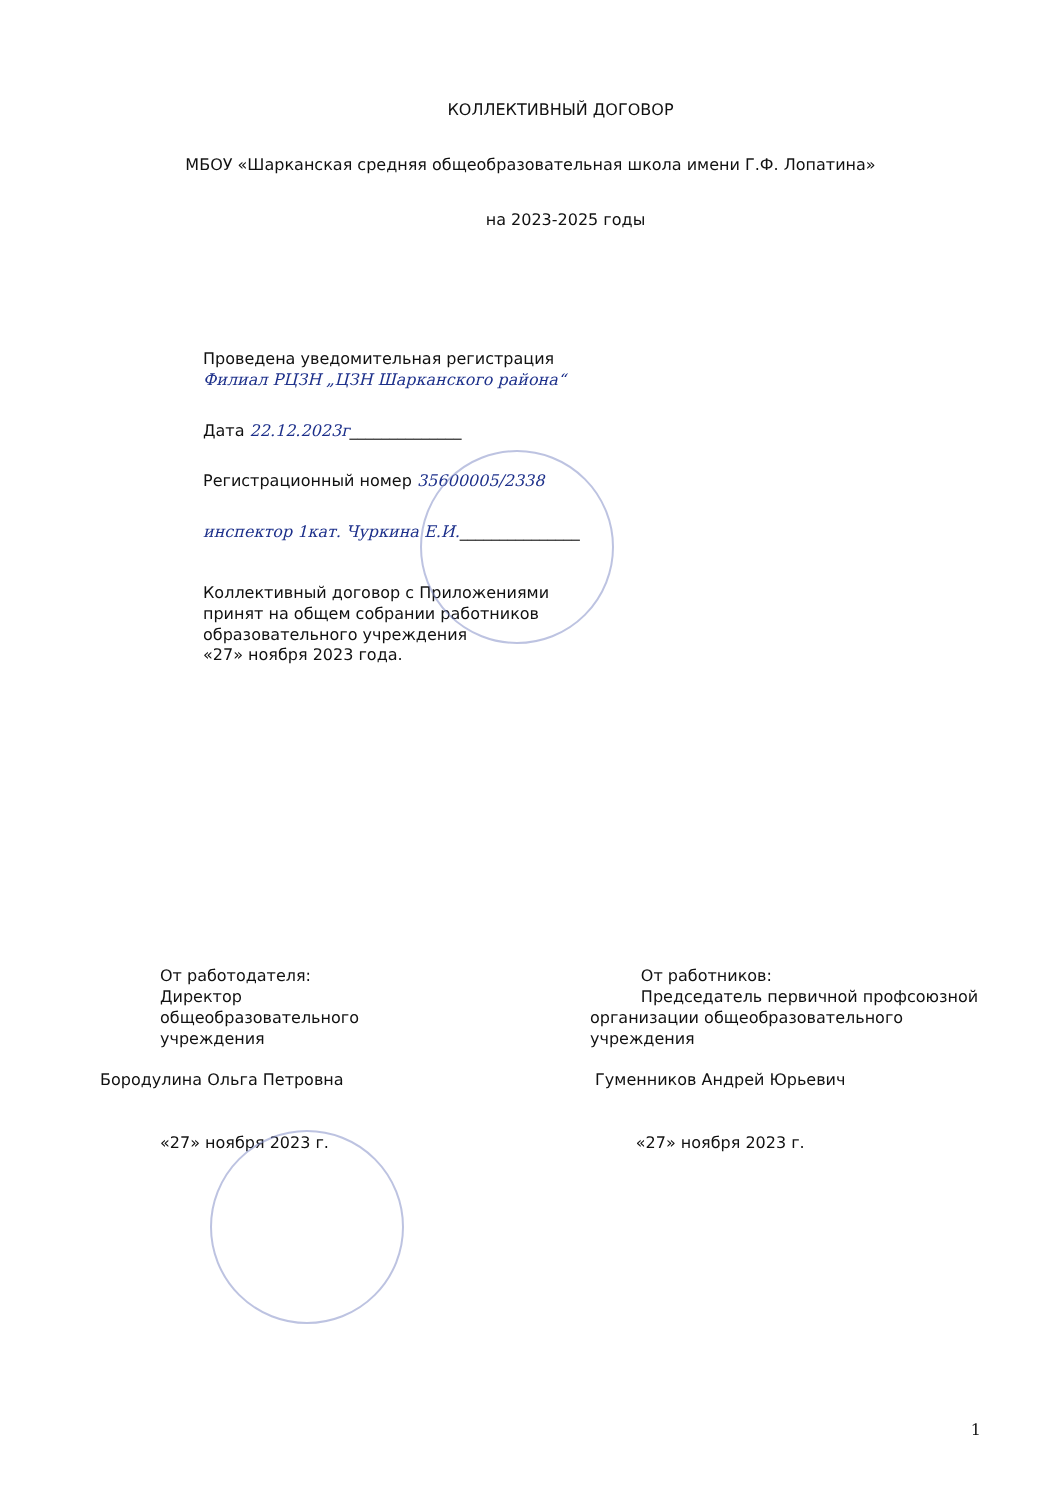КОЛЛЕКТИВНЫЙ ДОГОВОР
МБОУ «Шарканская средняя общеобразовательная школа имени Г.Ф. Лопатина»
на 2023-2025 годы
Проведена уведомительная регистрация
Филиал РЦЗН „ЦЗН Шарканского района“
Дата 22.12.2023г______________
Регистрационный номер 35600005/2338
инспектор 1кат. Чуркина Е.И._______________
Коллективный договор с Приложениями
принят на общем собрании работников
образовательного учреждения
«27» ноября 2023 года.
От работодателя:
Директор
общеобразовательного
учреждения
Бородулина Ольга Петровна
«27» ноября 2023 г.
От работников:
Председатель первичной профсоюзной организации общеобразовательного учреждения
Гуменников Андрей Юрьевич
«27» ноября 2023 г.
1